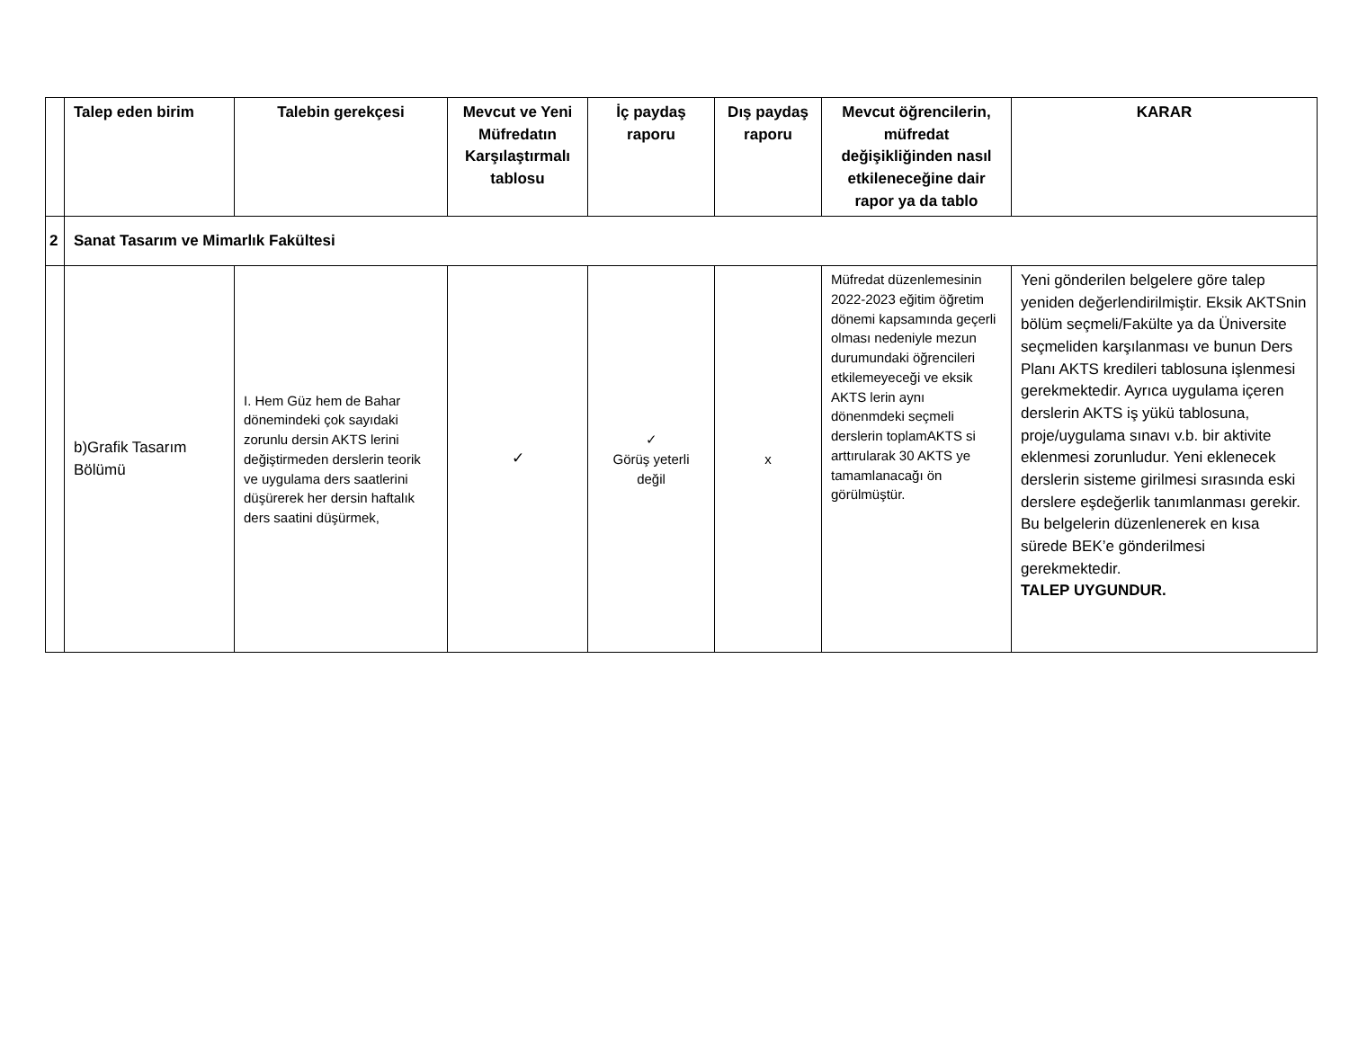| | Talep eden birim | Talebin gerekçesi | Mevcut ve Yeni Müfredatın Karşılaştırmalı tablosu | İç paydaş raporu | Dış paydaş raporu | Mevcut öğrencilerin, müfredat değişikliğinden nasıl etkileneceğine dair rapor ya da tablo | KARAR |
| --- | --- | --- | --- | --- | --- | --- | --- |
| 2 | Sanat Tasarım ve Mimarlık Fakültesi | | | | | | |
| | b)Grafik Tasarım Bölümü | I. Hem Güz hem de Bahar dönemindeki çok sayıdaki zorunlu dersin AKTS lerini değiştirmeden derslerin teorik ve uygulama ders saatlerini düşürerek her dersin haftalık ders saatini düşürmek, | ✓ | ✓ Görüş yeterli değil | x | Müfredat düzenlemesinin 2022-2023 eğitim öğretim dönemi kapsamında geçerli olması nedeniyle mezun durumundaki öğrencileri etkilemeyeceği ve eksik AKTS lerin aynı dönenmdeki seçmeli derslerin toplamAKTS si arttırularak 30 AKTS ye tamamlanacağı ön görülmüştür. | Yeni gönderilen belgelere göre talep yeniden değerlendirilmiştir. Eksik AKTSnin bölüm seçmeli/Fakülte ya da Üniversite seçmeliden karşılanması ve bunun Ders Planı AKTS kredileri tablosuna işlenmesi gerekmektedir. Ayrıca uygulama içeren derslerin AKTS iş yükü tablosuna, proje/uygulama sınavı v.b. bir aktivite eklenmesi zorunludur. Yeni eklenecek derslerin sisteme girilmesi sırasında eski derslere eşdeğerlik tanımlanması gerekir. Bu belgelerin düzenlenerek en kısa sürede BEK’e gönderilmesi gerekmektedir. TALEP UYGUNDUR. |